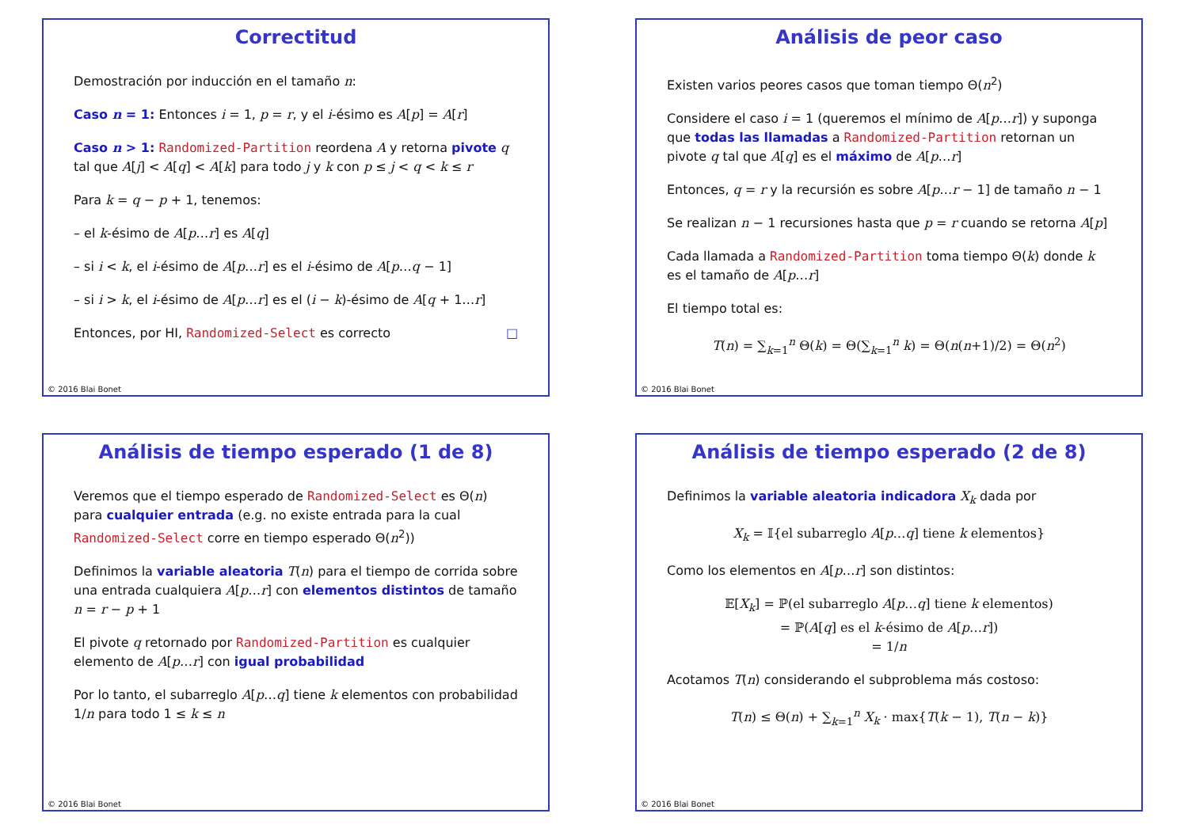Correctitud
Demostración por inducción en el tamaño n:
Caso n = 1: Entonces i = 1, p = r, y el i-ésimo es A[p] = A[r]
Caso n > 1: Randomized-Partition reordena A y retorna pivote q tal que A[j] < A[q] < A[k] para todo j y k con p ≤ j < q < k ≤ r
Para k = q − p + 1, tenemos:
– el k-ésimo de A[p…r] es A[q]
– si i < k, el i-ésimo de A[p…r] es el i-ésimo de A[p…q − 1]
– si i > k, el i-ésimo de A[p…r] es el (i − k)-ésimo de A[q + 1…r]
Entonces, por HI, Randomized-Select es correcto □
© 2016 Blai Bonet
Análisis de peor caso
Existen varios peores casos que toman tiempo Θ(n<sup>2</sup>)
Considere el caso i = 1 (queremos el mínimo de A[p…r]) y suponga que todas las llamadas a Randomized-Partition retornan un pivote q tal que A[q] es el máximo de A[p…r]
Entonces, q = r y la recursión es sobre A[p…r − 1] de tamaño n − 1
Se realizan n − 1 recursiones hasta que p = r cuando se retorna A[p]
Cada llamada a Randomized-Partition toma tiempo Θ(k) donde k es el tamaño de A[p…r]
El tiempo total es:
T(n) = ∑<sub>k=1</sub><sup>n</sup> Θ(k) = Θ(∑<sub>k=1</sub><sup>n</sup> k) = Θ(n(n+1)/2) = Θ(n<sup>2</sup>)
© 2016 Blai Bonet
Análisis de tiempo esperado (1 de 8)
Veremos que el tiempo esperado de Randomized-Select es Θ(n) para cualquier entrada (e.g. no existe entrada para la cual Randomized-Select corre en tiempo esperado Θ(n<sup>2</sup>))
Definimos la variable aleatoria T(n) para el tiempo de corrida sobre una entrada cualquiera A[p…r] con elementos distintos de tamaño n = r − p + 1
El pivote q retornado por Randomized-Partition es cualquier elemento de A[p…r] con igual probabilidad
Por lo tanto, el subarreglo A[p…q] tiene k elementos con probabilidad 1/n para todo 1 ≤ k ≤ n
© 2016 Blai Bonet
Análisis de tiempo esperado (2 de 8)
Definimos la variable aleatoria indicadora X<sub>k</sub> dada por
X<sub>k</sub> = 𝕀{el subarreglo A[p…q] tiene k elementos}
Como los elementos en A[p…r] son distintos:
𝔼[X<sub>k</sub>] = ℙ(el subarreglo A[p…q] tiene k elementos)
= ℙ(A[q] es el k-ésimo de A[p…r])
= 1/n
Acotamos T(n) considerando el subproblema más costoso:
T(n) ≤ Θ(n) + ∑<sub>k=1</sub><sup>n</sup> X<sub>k</sub> · max{T(k − 1), T(n − k)}
© 2016 Blai Bonet